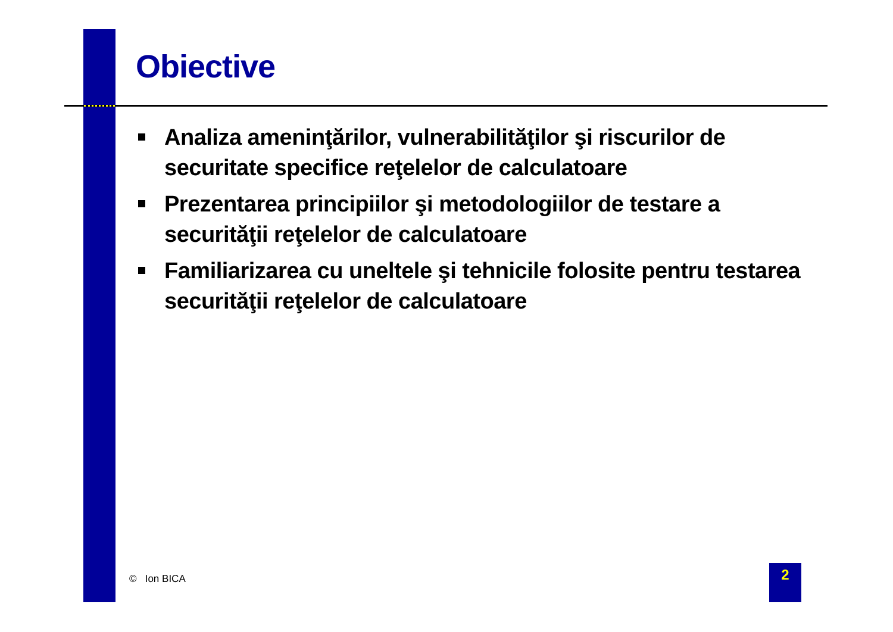Obiective
Analiza ameninţărilor, vulnerabilităţilor şi riscurilor de securitate specifice reţelelor de calculatoare
Prezentarea principiilor şi metodologiilor de testare a securităţii reţelelor de calculatoare
Familiarizarea cu uneltele şi tehnicile folosite pentru testarea securităţii reţelelor de calculatoare
© Ion BICA 2